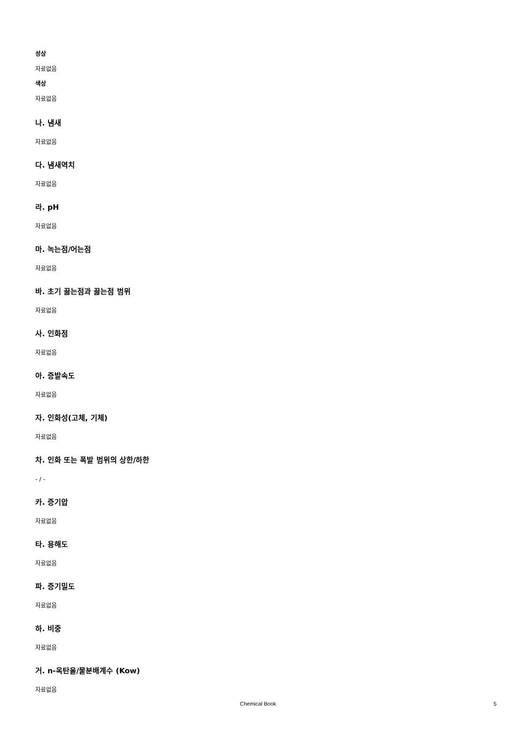성상
자료없음
색상
자료없음
나. 냄새
자료없음
다. 냄새역치
자료없음
라. pH
자료없음
마. 녹는점/어는점
자료없음
바. 초기 끓는점과 끓는점 범위
자료없음
사. 인화점
자료없음
아. 증발속도
자료없음
자. 인화성(고체, 기체)
자료없음
차. 인화 또는 폭발 범위의 상한/하한
- / -
카. 증기압
자료없음
타. 용해도
자료없음
파. 증기밀도
자료없음
하. 비중
자료없음
거. n-옥탄올/물분배계수 (Kow)
자료없음
Chemical Book 5